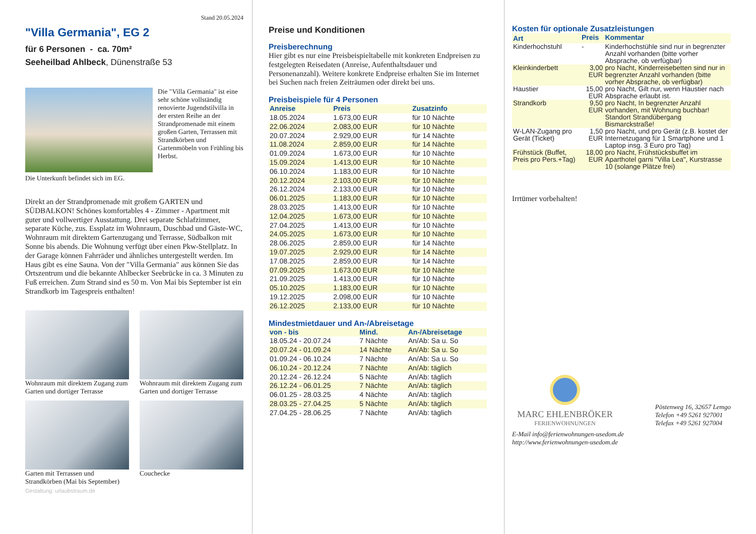Stand 20.05.2024
"Villa Germania", EG 2
für 6 Personen - ca. 70m²
Seeheilbad Ahlbeck, Dünenstraße 53
Die "Villa Germania" ist eine sehr schöne vollständig renovierte Jugendstilvilla in der ersten Reihe an der Strandpromenade mit einem großen Garten, Terrassen mit Strandkörben und Gartenmöbeln von Frühling bis Herbst.
Die Unterkunft befindet sich im EG.
Direkt an der Strandpromenade mit großem GARTEN und SÜDBALKON! Schönes komfortables 4 - Zimmer - Apartment mit guter und vollwertiger Ausstattung. Drei separate Schlafzimmer, separate Küche, zus. Essplatz im Wohnraum, Duschbad und Gäste-WC, Wohnraum mit direktem Gartenzugang und Terrasse, Südbalkon mit Sonne bis abends. Die Wohnung verfügt über einen Pkw-Stellplatz. In der Garage können Fahrräder und ähnliches untergestellt werden. Im Haus gibt es eine Sauna. Von der "Villa Germania" aus können Sie das Ortszentrum und die bekannte Ahlbecker Seebrücke in ca. 3 Minuten zu Fuß erreichen. Zum Strand sind es 50 m. Von Mai bis September ist ein Strandkorb im Tagespreis enthalten!
Wohnraum mit direktem Zugang zum Garten und dortiger Terrasse
Wohnraum mit direktem Zugang zum Garten und dortiger Terrasse
Garten mit Terrassen und Strandkörben (Mai bis September)
Couchecke
Gestaltung: urlaubstraum.de
Preise und Konditionen
Preisberechnung
Hier gibt es nur eine Preisbeispieltabelle mit konkreten Endpreisen zu festgelegten Reisedaten (Anreise, Aufenthaltsdauer und Personenanzahl). Weitere konkrete Endpreise erhalten Sie im Internet bei Suchen nach freien Zeiträumen oder direkt bei uns.
Preisbeispiele für 4 Personen
| Anreise | Preis | Zusatzinfo |
| --- | --- | --- |
| 18.05.2024 | 1.673,00 EUR | für 10 Nächte |
| 22.06.2024 | 2.083,00 EUR | für 10 Nächte |
| 20.07.2024 | 2.929,00 EUR | für 14 Nächte |
| 11.08.2024 | 2.859,00 EUR | für 14 Nächte |
| 01.09.2024 | 1.673,00 EUR | für 10 Nächte |
| 15.09.2024 | 1.413,00 EUR | für 10 Nächte |
| 06.10.2024 | 1.183,00 EUR | für 10 Nächte |
| 20.12.2024 | 2.103,00 EUR | für 10 Nächte |
| 26.12.2024 | 2.133,00 EUR | für 10 Nächte |
| 06.01.2025 | 1.183,00 EUR | für 10 Nächte |
| 28.03.2025 | 1.413,00 EUR | für 10 Nächte |
| 12.04.2025 | 1.673,00 EUR | für 10 Nächte |
| 27.04.2025 | 1.413,00 EUR | für 10 Nächte |
| 24.05.2025 | 1.673,00 EUR | für 10 Nächte |
| 28.06.2025 | 2.859,00 EUR | für 14 Nächte |
| 19.07.2025 | 2.929,00 EUR | für 14 Nächte |
| 17.08.2025 | 2.859,00 EUR | für 14 Nächte |
| 07.09.2025 | 1.673,00 EUR | für 10 Nächte |
| 21.09.2025 | 1.413,00 EUR | für 10 Nächte |
| 05.10.2025 | 1.183,00 EUR | für 10 Nächte |
| 19.12.2025 | 2.098,00 EUR | für 10 Nächte |
| 26.12.2025 | 2.133,00 EUR | für 10 Nächte |
Mindestmietdauer und An-/Abreisetage
| von - bis | Mind. | An-/Abreisetage |
| --- | --- | --- |
| 18.05.24 - 20.07.24 | 7 Nächte | An/Ab: Sa u. So |
| 20.07.24 - 01.09.24 | 14 Nächte | An/Ab: Sa u. So |
| 01.09.24 - 06.10.24 | 7 Nächte | An/Ab: Sa u. So |
| 06.10.24 - 20.12.24 | 7 Nächte | An/Ab: täglich |
| 20.12.24 - 26.12.24 | 5 Nächte | An/Ab: täglich |
| 26.12.24 - 06.01.25 | 7 Nächte | An/Ab: täglich |
| 06.01.25 - 28.03.25 | 4 Nächte | An/Ab: täglich |
| 28.03.25 - 27.04.25 | 5 Nächte | An/Ab: täglich |
| 27.04.25 - 28.06.25 | 7 Nächte | An/Ab: täglich |
Kosten für optionale Zusatzleistungen
| Art | Preis | Kommentar |
| --- | --- | --- |
| Kinderhochstuhl | - | Kinderhochstühle sind nur in begrenzter Anzahl vorhanden (bitte vorher Absprache, ob verfügbar) |
| Kleinkinderbett | 3,00 EUR | pro Nacht, Kinderreisebetten sind nur in begrenzter Anzahl vorhanden (bitte vorher Absprache, ob verfügbar) |
| Haustier | 15,00 EUR | pro Nacht, Gilt nur, wenn Haustier nach Absprache erlaubt ist. |
| Strandkorb | 9,50 EUR | pro Nacht, In begrenzter Anzahl vorhanden, mit Wohnung buchbar! Standort Strandübergang Bismarckstraße! |
| W-LAN-Zugang pro Gerät (Ticket) | 1,50 EUR | pro Nacht, und pro Gerät (z.B. kostet der Internetzugang für 1 Smartphone und 1 Laptop insg. 3 Euro pro Tag) |
| Frühstück (Buffet, Preis pro Pers.+Tag) | 18,00 EUR | pro Nacht, Frühstücksbuffet im Aparthotel garni "Villa Lea", Kurstrasse 10 (solange Plätze frei) |
Irrtümer vorbehalten!
MARC EHLENBRÖKER
FERIENWOHNUNGEN
Pöstenweg 16, 32657 Lemgo
Telefon +49 5261 927001
Telefax +49 5261 927004
E-Mail info@ferienwohnungen-usedom.de
http://www.ferienwohnungen-usedom.de